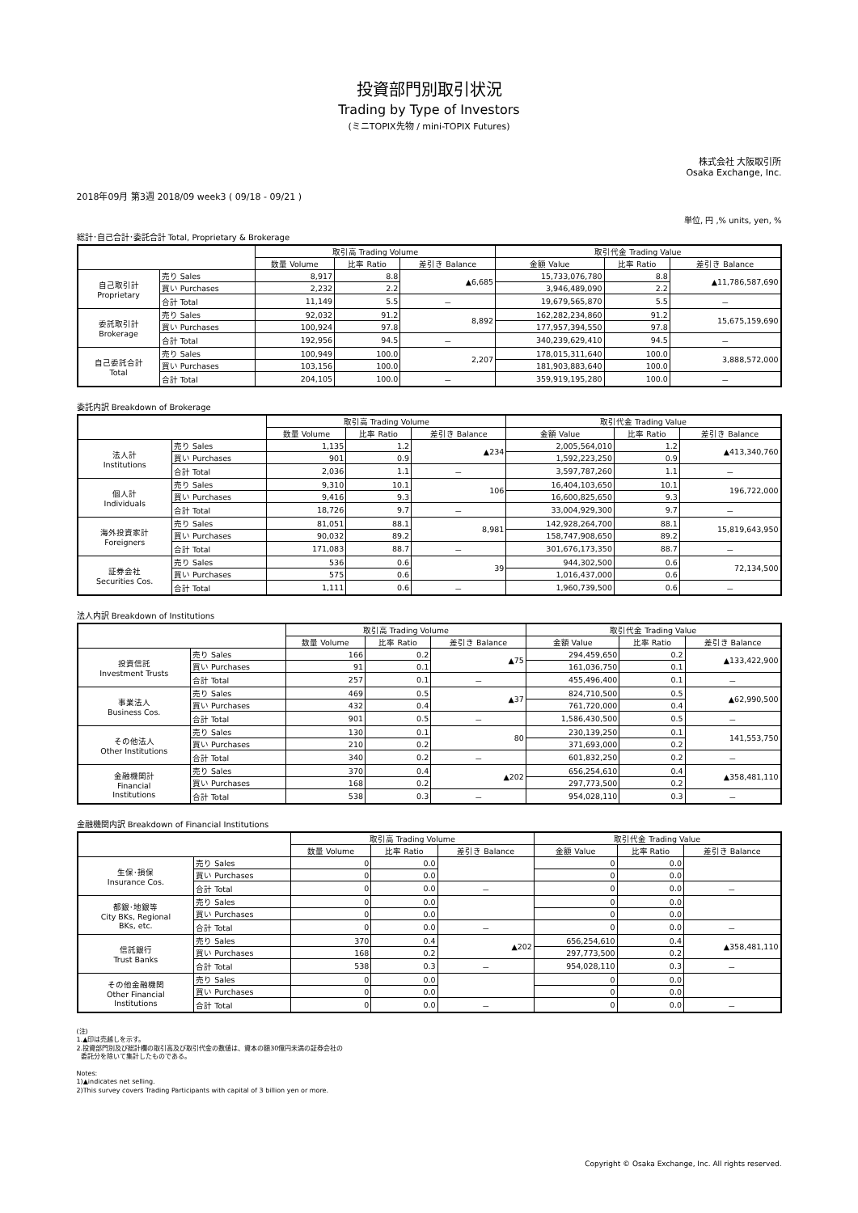投資部門別取引状況
Trading by Type of Investors
(ミニTOPIX先物 / mini-TOPIX Futures)
株式会社 大阪取引所
Osaka Exchange, Inc.
2018年09月 第3週 2018/09 week3 ( 09/18 - 09/21 )
単位, 円 ,% units, yen, %
総計･自己合計･委託合計 Total, Proprietary & Brokerage
| | | 取引高 Trading Volume | | | 取引代金 Trading Value | | |
| --- | --- | --- | --- | --- | --- | --- | --- |
| | | 数量 Volume | 比率 Ratio | 差引き Balance | 金額 Value | 比率 Ratio | 差引き Balance |
| 自己取引計 Proprietary | 売り Sales | 8,917 | 8.8 | ▲6,685 | 15,733,076,780 | 8.8 | ▲11,786,587,690 |
| | 買い Purchases | 2,232 | 2.2 | | 3,946,489,090 | 2.2 | |
| | 合計 Total | 11,149 | 5.5 | － | 19,679,565,870 | 5.5 | － |
| 委託取引計 Brokerage | 売り Sales | 92,032 | 91.2 | 8,892 | 162,282,234,860 | 91.2 | 15,675,159,690 |
| | 買い Purchases | 100,924 | 97.8 | | 177,957,394,550 | 97.8 | |
| | 合計 Total | 192,956 | 94.5 | － | 340,239,629,410 | 94.5 | － |
| 自己委託合計 Total | 売り Sales | 100,949 | 100.0 | 2,207 | 178,015,311,640 | 100.0 | 3,888,572,000 |
| | 買い Purchases | 103,156 | 100.0 | | 181,903,883,640 | 100.0 | |
| | 合計 Total | 204,105 | 100.0 | － | 359,919,195,280 | 100.0 | － |
委託内訳 Breakdown of Brokerage
| | | 取引高 Trading Volume | | | 取引代金 Trading Value | | |
| --- | --- | --- | --- | --- | --- | --- | --- |
| | | 数量 Volume | 比率 Ratio | 差引き Balance | 金額 Value | 比率 Ratio | 差引き Balance |
| 法人計 Institutions | 売り Sales | 1,135 | 1.2 | ▲234 | 2,005,564,010 | 1.2 | ▲413,340,760 |
| | 買い Purchases | 901 | 0.9 | | 1,592,223,250 | 0.9 | |
| | 合計 Total | 2,036 | 1.1 | － | 3,597,787,260 | 1.1 | － |
| 個人計 Individuals | 売り Sales | 9,310 | 10.1 | 106 | 16,404,103,650 | 10.1 | 196,722,000 |
| | 買い Purchases | 9,416 | 9.3 | | 16,600,825,650 | 9.3 | |
| | 合計 Total | 18,726 | 9.7 | － | 33,004,929,300 | 9.7 | － |
| 海外投資家計 Foreigners | 売り Sales | 81,051 | 88.1 | 8,981 | 142,928,264,700 | 88.1 | 15,819,643,950 |
| | 買い Purchases | 90,032 | 89.2 | | 158,747,908,650 | 89.2 | |
| | 合計 Total | 171,083 | 88.7 | － | 301,676,173,350 | 88.7 | － |
| 証券会社 Securities Cos. | 売り Sales | 536 | 0.6 | 39 | 944,302,500 | 0.6 | 72,134,500 |
| | 買い Purchases | 575 | 0.6 | | 1,016,437,000 | 0.6 | |
| | 合計 Total | 1,111 | 0.6 | － | 1,960,739,500 | 0.6 | － |
法人内訳 Breakdown of Institutions
| | | 取引高 Trading Volume | | | 取引代金 Trading Value | | |
| --- | --- | --- | --- | --- | --- | --- | --- |
| | | 数量 Volume | 比率 Ratio | 差引き Balance | 金額 Value | 比率 Ratio | 差引き Balance |
| 投資信託 Investment Trusts | 売り Sales | 166 | 0.2 | ▲75 | 294,459,650 | 0.2 | ▲133,422,900 |
| | 買い Purchases | 91 | 0.1 | | 161,036,750 | 0.1 | |
| | 合計 Total | 257 | 0.1 | － | 455,496,400 | 0.1 | － |
| 事業法人 Business Cos. | 売り Sales | 469 | 0.5 | ▲37 | 824,710,500 | 0.5 | ▲62,990,500 |
| | 買い Purchases | 432 | 0.4 | | 761,720,000 | 0.4 | |
| | 合計 Total | 901 | 0.5 | － | 1,586,430,500 | 0.5 | － |
| その他法人 Other Institutions | 売り Sales | 130 | 0.1 | 80 | 230,139,250 | 0.1 | 141,553,750 |
| | 買い Purchases | 210 | 0.2 | | 371,693,000 | 0.2 | |
| | 合計 Total | 340 | 0.2 | － | 601,832,250 | 0.2 | － |
| 金融機関計 Financial Institutions | 売り Sales | 370 | 0.4 | ▲202 | 656,254,610 | 0.4 | ▲358,481,110 |
| | 買い Purchases | 168 | 0.2 | | 297,773,500 | 0.2 | |
| | 合計 Total | 538 | 0.3 | － | 954,028,110 | 0.3 | － |
金融機関内訳 Breakdown of Financial Institutions
| | | 取引高 Trading Volume | | | 取引代金 Trading Value | | |
| --- | --- | --- | --- | --- | --- | --- | --- |
| | | 数量 Volume | 比率 Ratio | 差引き Balance | 金額 Value | 比率 Ratio | 差引き Balance |
| 生保･損保 Insurance Cos. | 売り Sales | 0 | 0.0 | | 0 | 0.0 | |
| | 買い Purchases | 0 | 0.0 | | 0 | 0.0 | |
| | 合計 Total | 0 | 0.0 | － | 0 | 0.0 | － |
| 都銀･地銀等 City BKs, Regional BKs, etc. | 売り Sales | 0 | 0.0 | | 0 | 0.0 | |
| | 買い Purchases | 0 | 0.0 | | 0 | 0.0 | |
| | 合計 Total | 0 | 0.0 | － | 0 | 0.0 | － |
| 信託銀行 Trust Banks | 売り Sales | 370 | 0.4 | ▲202 | 656,254,610 | 0.4 | ▲358,481,110 |
| | 買い Purchases | 168 | 0.2 | | 297,773,500 | 0.2 | |
| | 合計 Total | 538 | 0.3 | － | 954,028,110 | 0.3 | － |
| その他金融機関 Other Financial Institutions | 売り Sales | 0 | 0.0 | | 0 | 0.0 | |
| | 買い Purchases | 0 | 0.0 | | 0 | 0.0 | |
| | 合計 Total | 0 | 0.0 | － | 0 | 0.0 | － |
(注)
1.▲印は売越しを示す。
2.投資部門別及び総計欄の取引高及び取引代金の数値は、資本の額30億円未満の証券会社の
委託分を除いて集計したものである。
Notes:
1)▲indicates net selling.
2)This survey covers Trading Participants with capital of 3 billion yen or more.
Copyright © Osaka Exchange, Inc. All rights reserved.